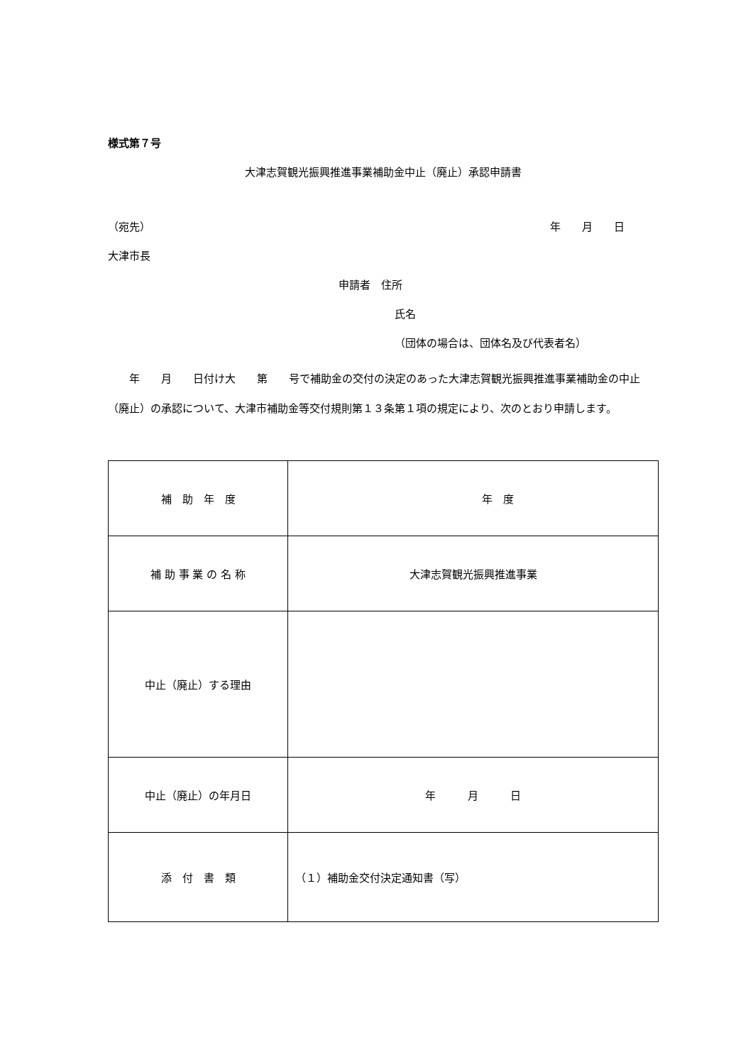様式第７号
大津志賀観光振興推進事業補助金中止（廃止）承認申請書
（宛先） 年　　月　　日
大津市長
申請者　住所
氏名
（団体の場合は、団体名及び代表者名）
　　年　　月　　日付け大　　第　　号で補助金の交付の決定のあった大津志賀観光振興推進事業補助金の中止（廃止）の承認について、大津市補助金等交付規則第１３条第１項の規定により、次のとおり申請します。
| 補 助 年 度 | 年 度 |
| 補 助 事 業 の 名 称 | 大津志賀観光振興推進事業 |
| 中止（廃止）する理由 | |
| 中止（廃止）の年月日 | 年 月 日 |
| 添 付 書 類 | （１）補助金交付決定通知書（写） |